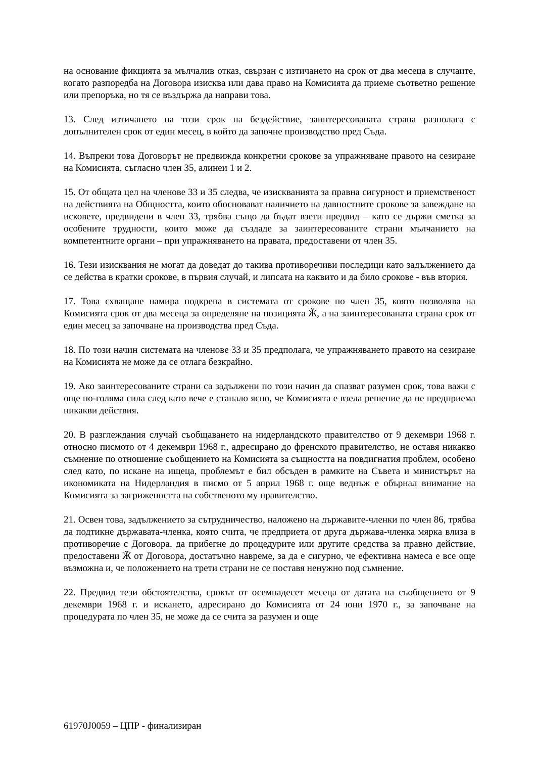на основание фикцията за мълчалив отказ, свързан с изтичането на срок от два месеца в случаите, когато разпоредба на Договора изисква или дава право на Комисията да приеме съответно решение или препоръка, но тя се въздържа да направи това.
13. След изтичането на този срок на бездействие, заинтересованата страна разполага с допълнителен срок от един месец, в който да започне производство пред Съда.
14. Въпреки това Договорът не предвижда конкретни срокове за упражняване правото на сезиране на Комисията, съгласно член 35, алинеи 1 и 2.
15. От общата цел на членове 33 и 35 следва, че изискванията за правна сигурност и приемственост на действията на Общността, които обосновават наличието на давностните срокове за завеждане на исковете, предвидени в член 33, трябва също да бъдат взети предвид – като се държи сметка за особените трудности, които може да създаде за заинтересованите страни мълчанието на компетентните органи – при упражняването на правата, предоставени от член 35.
16. Тези изисквания не могат да доведат до такива противоречиви последици като задължението да се действа в кратки срокове, в първия случай, и липсата на каквито и да било срокове - във втория.
17. Това схващане намира подкрепа в системата от срокове по член 35, която позволява на Комисията срок от два месеца за определяне на позицията Ӂ, а на заинтересованата страна срок от един месец за започване на производства пред Съда.
18. По този начин системата на членове 33 и 35 предполага, че упражняването правото на сезиране на Комисията не може да се отлага безкрайно.
19. Ако заинтересованите страни са задължени по този начин да спазват разумен срок, това важи с още по-голяма сила след като вече е станало ясно, че Комисията е взела решение да не предприема никакви действия.
20. В разглеждания случай съобщаването на нидерландското правителство от 9 декември 1968 г. относно писмото от 4 декември 1968 г., адресирано до френското правителство, не оставя никакво съмнение по отношение съобщението на Комисията за същността на повдигнатия проблем, особено след като, по искане на ищеца, проблемът е бил обсъден в рамките на Съвета и министърът на икономиката на Нидерландия в писмо от 5 април 1968 г. още веднъж е обърнал внимание на Комисията за загрижеността на собственото му правителство.
21. Освен това, задължението за сътрудничество, наложено на държавите-членки по член 86, трябва да подтикне държавата-членка, която счита, че предприета от друга държава-членка мярка влиза в противоречие с Договора, да прибегне до процедурите или другите средства за правно действие, предоставени Ӂ от Договора, достатъчно навреме, за да е сигурно, че ефективна намеса е все още възможна и, че положението на трети страни не се поставя ненужно под съмнение.
22. Предвид тези обстоятелства, срокът от осемнадесет месеца от датата на съобщението от 9 декември 1968 г. и искането, адресирано до Комисията от 24 юни 1970 г., за започване на процедурата по член 35, не може да се счита за разумен и още
61970J0059 – ЦПР - финализиран